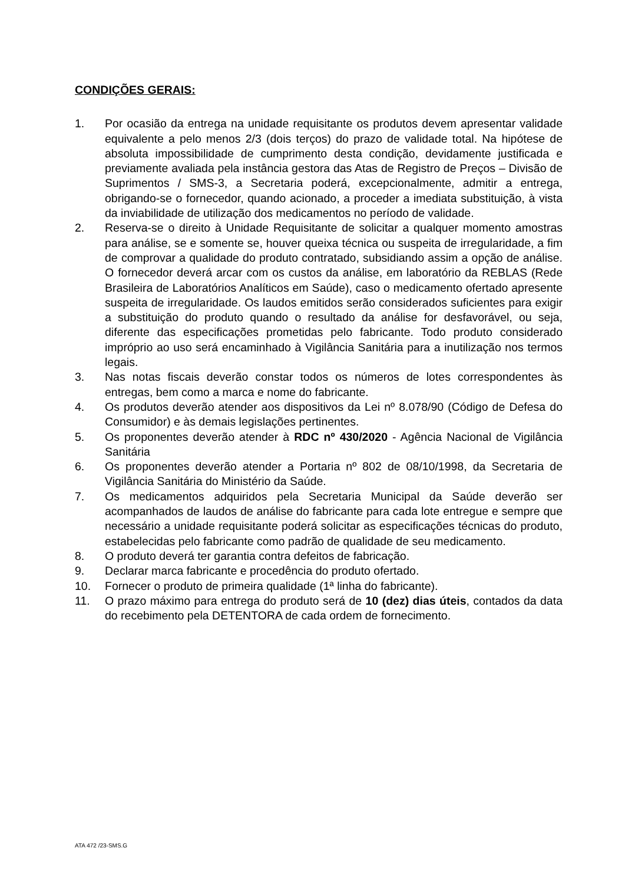CONDIÇÕES GERAIS:
1. Por ocasião da entrega na unidade requisitante os produtos devem apresentar validade equivalente a pelo menos 2/3 (dois terços) do prazo de validade total. Na hipótese de absoluta impossibilidade de cumprimento desta condição, devidamente justificada e previamente avaliada pela instância gestora das Atas de Registro de Preços – Divisão de Suprimentos / SMS-3, a Secretaria poderá, excepcionalmente, admitir a entrega, obrigando-se o fornecedor, quando acionado, a proceder a imediata substituição, à vista da inviabilidade de utilização dos medicamentos no período de validade.
2. Reserva-se o direito à Unidade Requisitante de solicitar a qualquer momento amostras para análise, se e somente se, houver queixa técnica ou suspeita de irregularidade, a fim de comprovar a qualidade do produto contratado, subsidiando assim a opção de análise. O fornecedor deverá arcar com os custos da análise, em laboratório da REBLAS (Rede Brasileira de Laboratórios Analíticos em Saúde), caso o medicamento ofertado apresente suspeita de irregularidade. Os laudos emitidos serão considerados suficientes para exigir a substituição do produto quando o resultado da análise for desfavorável, ou seja, diferente das especificações prometidas pelo fabricante. Todo produto considerado impróprio ao uso será encaminhado à Vigilância Sanitária para a inutilização nos termos legais.
3. Nas notas fiscais deverão constar todos os números de lotes correspondentes às entregas, bem como a marca e nome do fabricante.
4. Os produtos deverão atender aos dispositivos da Lei nº 8.078/90 (Código de Defesa do Consumidor) e às demais legislações pertinentes.
5. Os proponentes deverão atender à RDC nº 430/2020 - Agência Nacional de Vigilância Sanitária
6. Os proponentes deverão atender a Portaria nº 802 de 08/10/1998, da Secretaria de Vigilância Sanitária do Ministério da Saúde.
7. Os medicamentos adquiridos pela Secretaria Municipal da Saúde deverão ser acompanhados de laudos de análise do fabricante para cada lote entregue e sempre que necessário a unidade requisitante poderá solicitar as especificações técnicas do produto, estabelecidas pelo fabricante como padrão de qualidade de seu medicamento.
8. O produto deverá ter garantia contra defeitos de fabricação.
9. Declarar marca fabricante e procedência do produto ofertado.
10. Fornecer o produto de primeira qualidade (1ª linha do fabricante).
11. O prazo máximo para entrega do produto será de 10 (dez) dias úteis, contados da data do recebimento pela DETENTORA de cada ordem de fornecimento.
ATA 472 /23-SMS.G